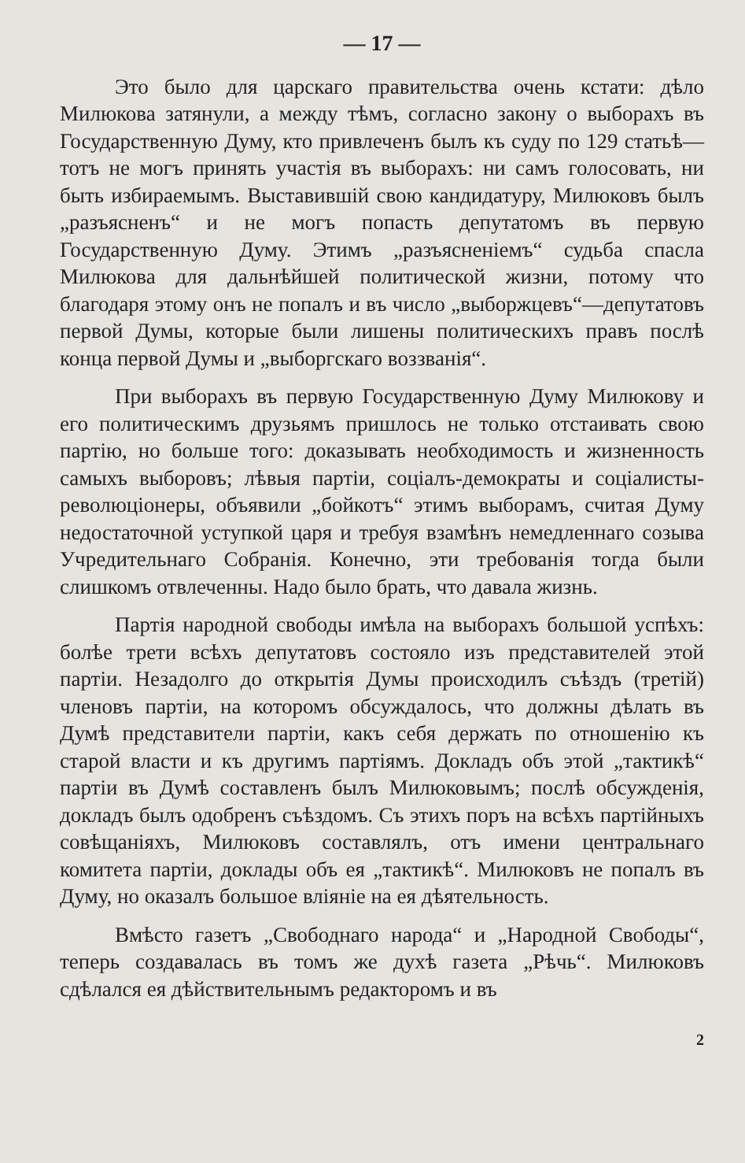— 17 —
Это было для царскаго правительства очень кстати: дѣло Милюкова затянули, а между тѣмъ, согласно закону о выборахъ въ Государственную Думу, кто привлеченъ былъ къ суду по 129 статьѣ—тотъ не могъ принять участія въ выборахъ: ни самъ голосовать, ни быть избираемымъ. Выставившій свою кандидатуру, Милюковъ былъ „разъясненъ“ и не могъ попасть депутатомъ въ первую Государственную Думу. Этимъ „разъясненіемъ“ судьба спасла Милюкова для дальнѣйшей политической жизни, потому что благодаря этому онъ не попалъ и въ число „выборжцевъ“—депутатовъ первой Думы, которые были лишены политическихъ правъ послѣ конца первой Думы и „выборгскаго воззванія“.
При выборахъ въ первую Государственную Думу Милюкову и его политическимъ друзьямъ пришлось не только отстаивать свою партію, но больше того: доказывать необходимость и жизненность самыхъ выборовъ; лѣвыя партіи, соціалъ-демократы и соціалисты-революціонеры, объявили „бойкотъ“ этимъ выборамъ, считая Думу недостаточной уступкой царя и требуя взамѣнъ немедленнаго созыва Учредительнаго Собранія. Конечно, эти требованія тогда были слишкомъ отвлеченны. Надо было брать, что давала жизнь.
Партія народной свободы имѣла на выборахъ большой успѣхъ: болѣе трети всѣхъ депутатовъ состояло изъ представителей этой партіи. Незадолго до открытія Думы происходилъ съѣздъ (третій) членовъ партіи, на которомъ обсуждалось, что должны дѣлать въ Думѣ представители партіи, какъ себя держать по отношенію къ старой власти и къ другимъ партіямъ. Докладъ объ этой „тактикѣ“ партіи въ Думѣ составленъ былъ Милюковымъ; послѣ обсужденія, докладъ былъ одобренъ съѣздомъ. Съ этихъ поръ на всѣхъ партійныхъ совѣщаніяхъ, Милюковъ составлялъ, отъ имени центральнаго комитета партіи, доклады объ ея „тактикѣ“. Милюковъ не попалъ въ Думу, но оказалъ большое вліяніе на ея дѣятельность.
Вмѣсто газетъ „Свободнаго народа“ и „Народной Свободы“, теперь создавалась въ томъ же духѣ газета „Рѣчь“. Милюковъ сдѣлался ея дѣйствительнымъ редакторомъ и въ
2